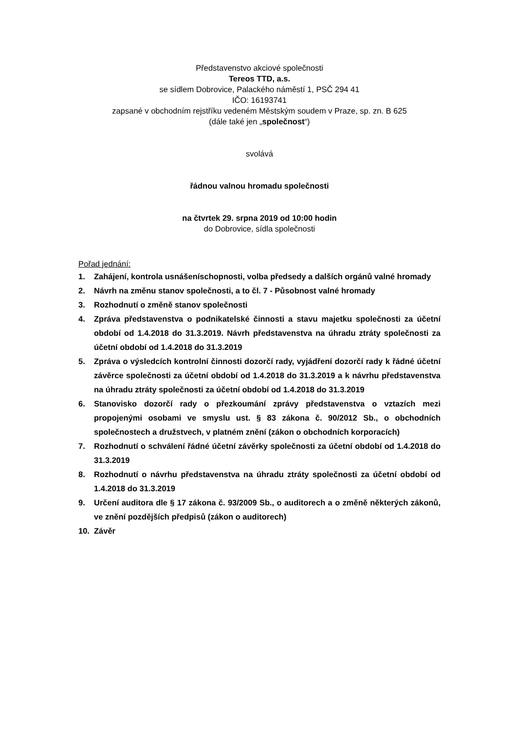Představenstvo akciové společnosti
Tereos TTD, a.s.
se sídlem Dobrovice, Palackého náměstí 1, PSČ 294 41
IČO: 16193741
zapsané v obchodním rejstříku vedeném Městským soudem v Praze, sp. zn. B 625
(dále také jen „společnost“)
svolává
řádnou valnou hromadu společnosti
na čtvrtek 29. srpna 2019 od 10:00 hodin
do Dobrovice, sídla společnosti
Pořad jednání:
1. Zahájení, kontrola usnášeníschopnosti, volba předsedy a dalších orgánů valné hromady
2. Návrh na změnu stanov společnosti, a to čl. 7 - Působnost valné hromady
3. Rozhodnutí o změně stanov společnosti
4. Zpráva představenstva o podnikatelské činnosti a stavu majetku společnosti za účetní období od 1.4.2018 do 31.3.2019. Návrh představenstva na úhradu ztráty společnosti za účetní období od 1.4.2018 do 31.3.2019
5. Zpráva o výsledcích kontrolní činnosti dozorčí rady, vyjádření dozorčí rady k řádné účetní závěrce společnosti za účetní období od 1.4.2018 do 31.3.2019 a k návrhu představenstva na úhradu ztráty společnosti za účetní období od 1.4.2018 do 31.3.2019
6. Stanovisko dozorčí rady o přezkoumání zprávy představenstva o vztazích mezi propojenými osobami ve smyslu ust. § 83 zákona č. 90/2012 Sb., o obchodních společnostech a družstvech, v platném znění (zákon o obchodních korporacích)
7. Rozhodnutí o schválení řádné účetní závěrky společnosti za účetní období od 1.4.2018 do 31.3.2019
8. Rozhodnutí o návrhu představenstva na úhradu ztráty společnosti za účetní období od 1.4.2018 do 31.3.2019
9. Určení auditora dle § 17 zákona č. 93/2009 Sb., o auditorech a o změně některých zákonů, ve znění pozdějších předpisů (zákon o auditorech)
10. Závěr